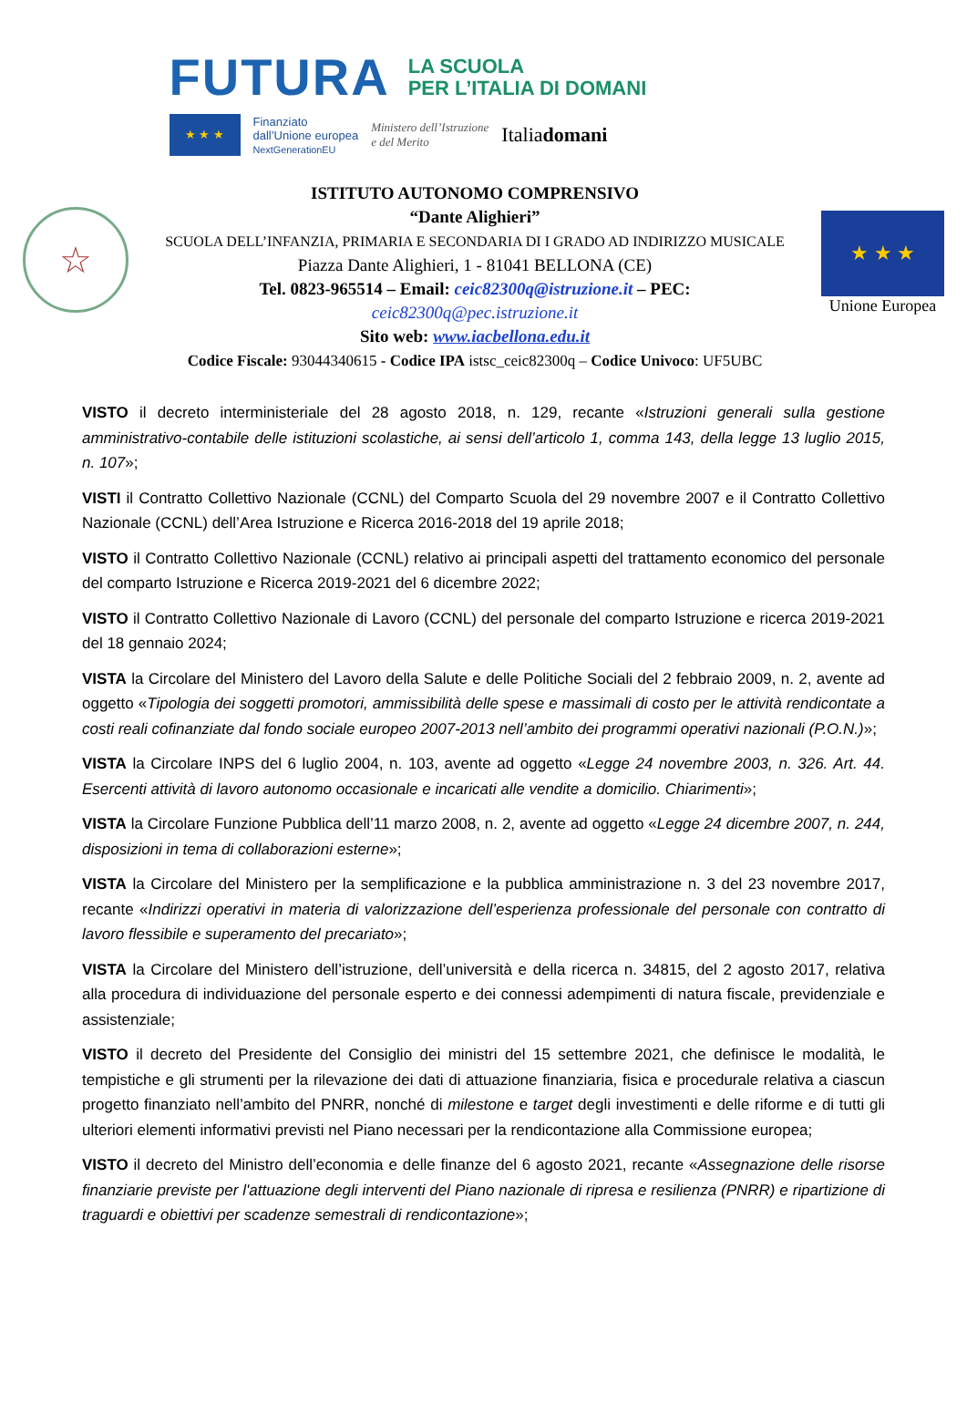FUTURA LA SCUOLA
PER L’ITALIA DI DOMANI
★ ★ ★
Finanziato
dall’Unione europea
NextGenerationEU
Ministero dell’Istruzione
e del Merito
Italiadomani
☆
ISTITUTO AUTONOMO COMPRENSIVO
“Dante Alighieri”
SCUOLA DELL’INFANZIA, PRIMARIA E SECONDARIA DI I GRADO AD INDIRIZZO MUSICALE
Piazza Dante Alighieri, 1 - 81041 BELLONA (CE)
Tel. 0823-965514 – Email: ceic82300q@istruzione.it – PEC:
ceic82300q@pec.istruzione.it
Sito web: www.iacbellona.edu.it
Codice Fiscale: 93044340615 - Codice IPA istsc_ceic82300q – Codice Univoco: UF5UBC
★ ★ ★
Unione Europea
VISTO il decreto interministeriale del 28 agosto 2018, n. 129, recante «Istruzioni generali sulla gestione amministrativo-contabile delle istituzioni scolastiche, ai sensi dell’articolo 1, comma 143, della legge 13 luglio 2015, n. 107»;
VISTI il Contratto Collettivo Nazionale (CCNL) del Comparto Scuola del 29 novembre 2007 e il Contratto Collettivo Nazionale (CCNL) dell’Area Istruzione e Ricerca 2016-2018 del 19 aprile 2018;
VISTO il Contratto Collettivo Nazionale (CCNL) relativo ai principali aspetti del trattamento economico del personale del comparto Istruzione e Ricerca 2019-2021 del 6 dicembre 2022;
VISTO il Contratto Collettivo Nazionale di Lavoro (CCNL) del personale del comparto Istruzione e ricerca 2019-2021 del 18 gennaio 2024;
VISTA la Circolare del Ministero del Lavoro della Salute e delle Politiche Sociali del 2 febbraio 2009, n. 2, avente ad oggetto «Tipologia dei soggetti promotori, ammissibilità delle spese e massimali di costo per le attività rendicontate a costi reali cofinanziate dal fondo sociale europeo 2007-2013 nell’ambito dei programmi operativi nazionali (P.O.N.)»;
VISTA la Circolare INPS del 6 luglio 2004, n. 103, avente ad oggetto «Legge 24 novembre 2003, n. 326. Art. 44. Esercenti attività di lavoro autonomo occasionale e incaricati alle vendite a domicilio. Chiarimenti»;
VISTA la Circolare Funzione Pubblica dell’11 marzo 2008, n. 2, avente ad oggetto «Legge 24 dicembre 2007, n. 244, disposizioni in tema di collaborazioni esterne»;
VISTA la Circolare del Ministero per la semplificazione e la pubblica amministrazione n. 3 del 23 novembre 2017, recante «Indirizzi operativi in materia di valorizzazione dell’esperienza professionale del personale con contratto di lavoro flessibile e superamento del precariato»;
VISTA la Circolare del Ministero dell’istruzione, dell’università e della ricerca n. 34815, del 2 agosto 2017, relativa alla procedura di individuazione del personale esperto e dei connessi adempimenti di natura fiscale, previdenziale e assistenziale;
VISTO il decreto del Presidente del Consiglio dei ministri del 15 settembre 2021, che definisce le modalità, le tempistiche e gli strumenti per la rilevazione dei dati di attuazione finanziaria, fisica e procedurale relativa a ciascun progetto finanziato nell’ambito del PNRR, nonché di milestone e target degli investimenti e delle riforme e di tutti gli ulteriori elementi informativi previsti nel Piano necessari per la rendicontazione alla Commissione europea;
VISTO il decreto del Ministro dell’economia e delle finanze del 6 agosto 2021, recante «Assegnazione delle risorse finanziarie previste per l'attuazione degli interventi del Piano nazionale di ripresa e resilienza (PNRR) e ripartizione di traguardi e obiettivi per scadenze semestrali di rendicontazione»;